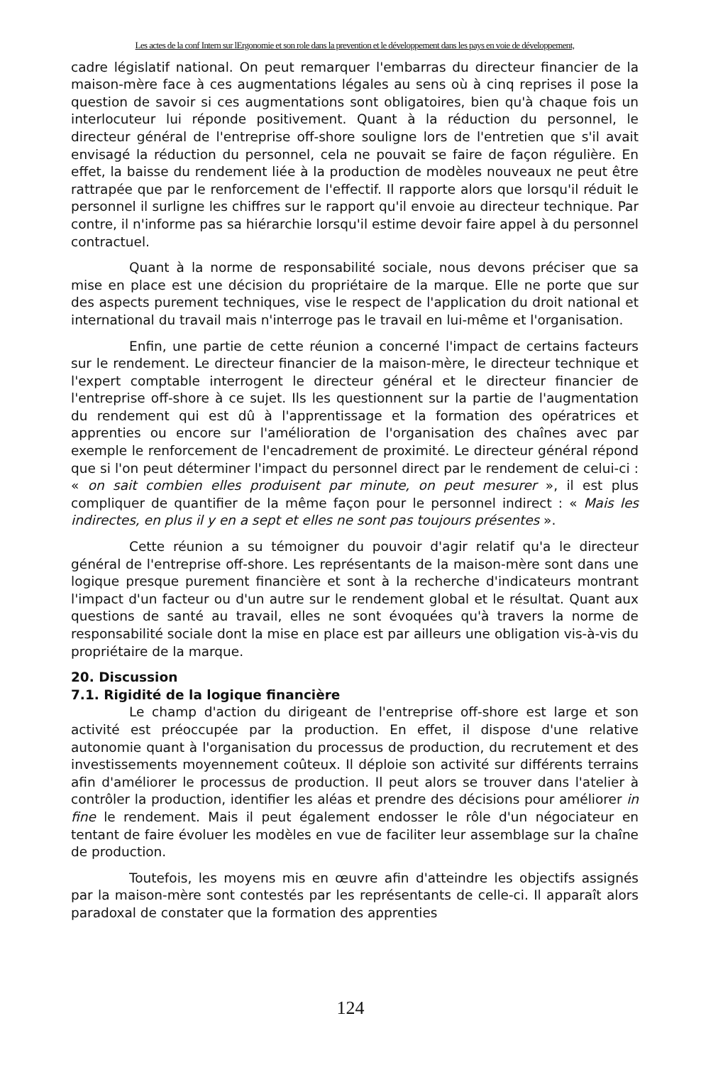Les actes de la conf Intern sur lErgonomie et son role dans la prevention et le développement dans les pays en voie de développement,
cadre législatif national. On peut remarquer l'embarras du directeur financier de la maison-mère face à ces augmentations légales au sens où à cinq reprises il pose la question de savoir si ces augmentations sont obligatoires, bien qu'à chaque fois un interlocuteur lui réponde positivement. Quant à la réduction du personnel, le directeur général de l'entreprise off-shore souligne lors de l'entretien que s'il avait envisagé la réduction du personnel, cela ne pouvait se faire de façon régulière. En effet, la baisse du rendement liée à la production de modèles nouveaux ne peut être rattrapée que par le renforcement de l'effectif. Il rapporte alors que lorsqu'il réduit le personnel il surligne les chiffres sur le rapport qu'il envoie au directeur technique. Par contre, il n'informe pas sa hiérarchie lorsqu'il estime devoir faire appel à du personnel contractuel.
Quant à la norme de responsabilité sociale, nous devons préciser que sa mise en place est une décision du propriétaire de la marque. Elle ne porte que sur des aspects purement techniques, vise le respect de l'application du droit national et international du travail mais n'interroge pas le travail en lui-même et l'organisation.
Enfin, une partie de cette réunion a concerné l'impact de certains facteurs sur le rendement. Le directeur financier de la maison-mère, le directeur technique et l'expert comptable interrogent le directeur général et le directeur financier de l'entreprise off-shore à ce sujet. Ils les questionnent sur la partie de l'augmentation du rendement qui est dû à l'apprentissage et la formation des opératrices et apprenties ou encore sur l'amélioration de l'organisation des chaînes avec par exemple le renforcement de l'encadrement de proximité. Le directeur général répond que si l'on peut déterminer l'impact du personnel direct par le rendement de celui-ci : « on sait combien elles produisent par minute, on peut mesurer », il est plus compliquer de quantifier de la même façon pour le personnel indirect : « Mais les indirectes, en plus il y en a sept et elles ne sont pas toujours présentes ».
Cette réunion a su témoigner du pouvoir d'agir relatif qu'a le directeur général de l'entreprise off-shore. Les représentants de la maison-mère sont dans une logique presque purement financière et sont à la recherche d'indicateurs montrant l'impact d'un facteur ou d'un autre sur le rendement global et le résultat. Quant aux questions de santé au travail, elles ne sont évoquées qu'à travers la norme de responsabilité sociale dont la mise en place est par ailleurs une obligation vis-à-vis du propriétaire de la marque.
20. Discussion
7.1. Rigidité de la logique financière
Le champ d'action du dirigeant de l'entreprise off-shore est large et son activité est préoccupée par la production. En effet, il dispose d'une relative autonomie quant à l'organisation du processus de production, du recrutement et des investissements moyennement coûteux. Il déploie son activité sur différents terrains afin d'améliorer le processus de production. Il peut alors se trouver dans l'atelier à contrôler la production, identifier les aléas et prendre des décisions pour améliorer in fine le rendement. Mais il peut également endosser le rôle d'un négociateur en tentant de faire évoluer les modèles en vue de faciliter leur assemblage sur la chaîne de production.
Toutefois, les moyens mis en œuvre afin d'atteindre les objectifs assignés par la maison-mère sont contestés par les représentants de celle-ci. Il apparaît alors paradoxal de constater que la formation des apprenties
124